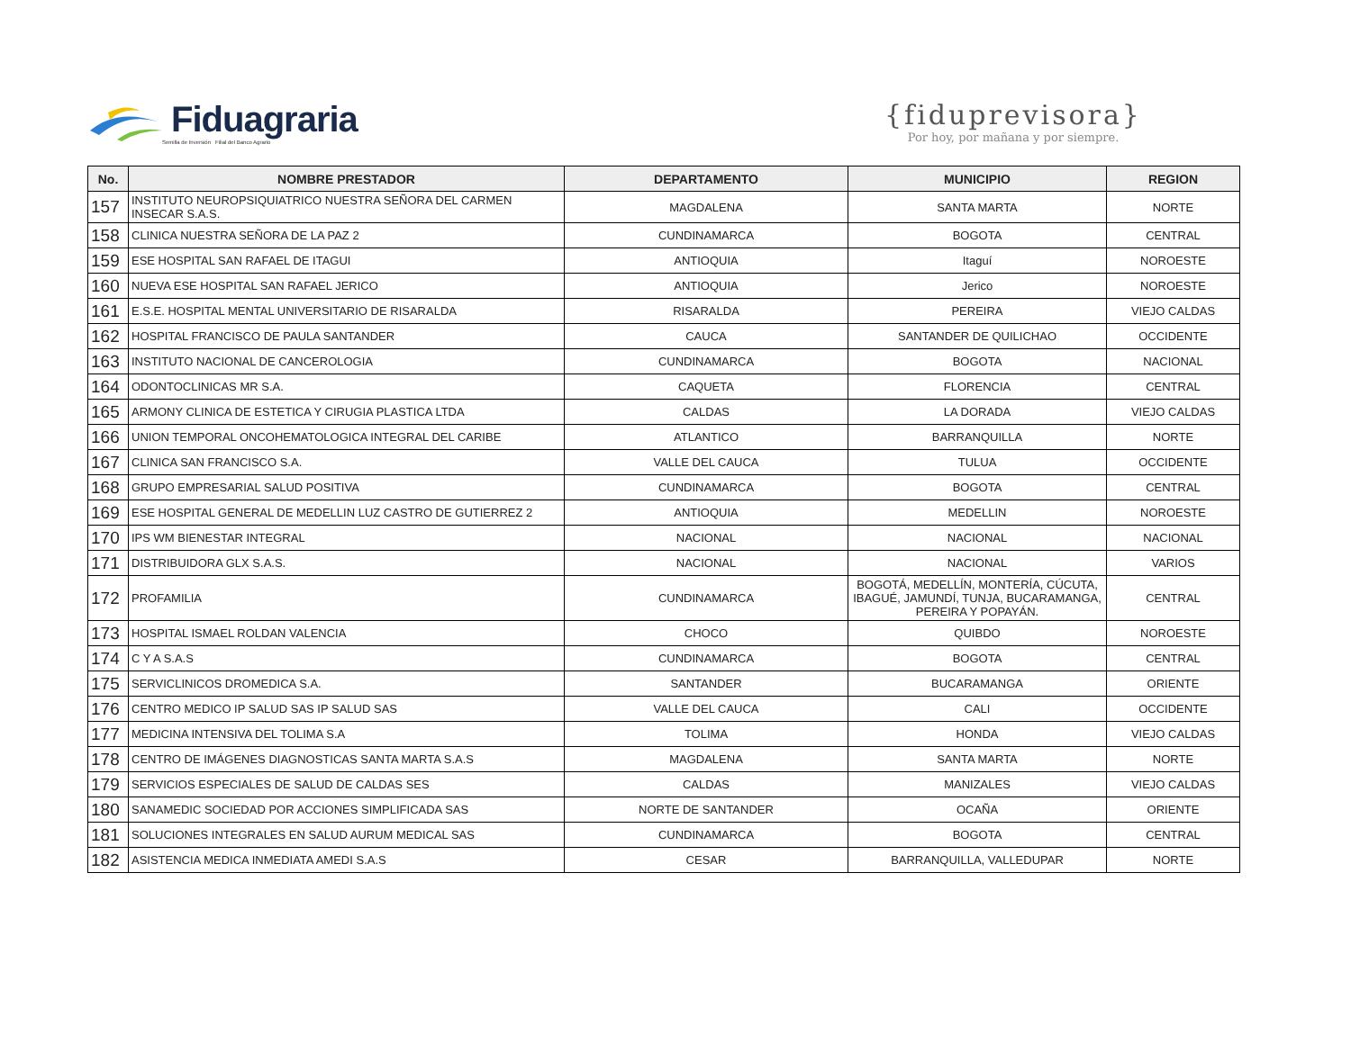Fiduagraria
Semilla de Inversión Filial del Banco Agrario
{fiduprevisora}
Por hoy, por mañana y por siempre.
| No. | NOMBRE PRESTADOR | DEPARTAMENTO | MUNICIPIO | REGION |
| --- | --- | --- | --- | --- |
| 157 | INSTITUTO NEUROPSIQUIATRICO NUESTRA SEÑORA DEL CARMEN INSECAR S.A.S. | MAGDALENA | SANTA MARTA | NORTE |
| 158 | CLINICA NUESTRA SEÑORA DE LA PAZ 2 | CUNDINAMARCA | BOGOTA | CENTRAL |
| 159 | ESE HOSPITAL SAN RAFAEL DE ITAGUI | ANTIOQUIA | Itaguí | NOROESTE |
| 160 | NUEVA ESE HOSPITAL SAN RAFAEL JERICO | ANTIOQUIA | Jerico | NOROESTE |
| 161 | E.S.E. HOSPITAL MENTAL UNIVERSITARIO DE RISARALDA | RISARALDA | PEREIRA | VIEJO CALDAS |
| 162 | HOSPITAL FRANCISCO DE PAULA SANTANDER | CAUCA | SANTANDER DE QUILICHAO | OCCIDENTE |
| 163 | INSTITUTO NACIONAL DE CANCEROLOGIA | CUNDINAMARCA | BOGOTA | NACIONAL |
| 164 | ODONTOCLINICAS MR S.A. | CAQUETA | FLORENCIA | CENTRAL |
| 165 | ARMONY CLINICA DE ESTETICA Y CIRUGIA PLASTICA LTDA | CALDAS | LA DORADA | VIEJO CALDAS |
| 166 | UNION TEMPORAL ONCOHEMATOLOGICA INTEGRAL DEL CARIBE | ATLANTICO | BARRANQUILLA | NORTE |
| 167 | CLINICA SAN FRANCISCO S.A. | VALLE DEL CAUCA | TULUA | OCCIDENTE |
| 168 | GRUPO EMPRESARIAL SALUD POSITIVA | CUNDINAMARCA | BOGOTA | CENTRAL |
| 169 | ESE HOSPITAL GENERAL DE MEDELLIN LUZ CASTRO DE GUTIERREZ 2 | ANTIOQUIA | MEDELLIN | NOROESTE |
| 170 | IPS WM BIENESTAR INTEGRAL | NACIONAL | NACIONAL | NACIONAL |
| 171 | DISTRIBUIDORA GLX S.A.S. | NACIONAL | NACIONAL | VARIOS |
| 172 | PROFAMILIA | CUNDINAMARCA | BOGOTÁ, MEDELLÍN, MONTERÍA, CÚCUTA, IBAGUÉ, JAMUNDÍ, TUNJA, BUCARAMANGA, PEREIRA Y POPAYÁN. | CENTRAL |
| 173 | HOSPITAL ISMAEL ROLDAN VALENCIA | CHOCO | QUIBDO | NOROESTE |
| 174 | C Y A S.A.S | CUNDINAMARCA | BOGOTA | CENTRAL |
| 175 | SERVICLINICOS DROMEDICA S.A. | SANTANDER | BUCARAMANGA | ORIENTE |
| 176 | CENTRO MEDICO IP SALUD SAS IP SALUD SAS | VALLE DEL CAUCA | CALI | OCCIDENTE |
| 177 | MEDICINA INTENSIVA DEL TOLIMA S.A | TOLIMA | HONDA | VIEJO CALDAS |
| 178 | CENTRO DE IMÁGENES DIAGNOSTICAS SANTA MARTA S.A.S | MAGDALENA | SANTA MARTA | NORTE |
| 179 | SERVICIOS ESPECIALES DE SALUD DE CALDAS SES | CALDAS | MANIZALES | VIEJO CALDAS |
| 180 | SANAMEDIC SOCIEDAD POR ACCIONES SIMPLIFICADA SAS | NORTE DE SANTANDER | OCAÑA | ORIENTE |
| 181 | SOLUCIONES INTEGRALES EN SALUD AURUM MEDICAL SAS | CUNDINAMARCA | BOGOTA | CENTRAL |
| 182 | ASISTENCIA MEDICA INMEDIATA AMEDI S.A.S | CESAR | BARRANQUILLA, VALLEDUPAR | NORTE |